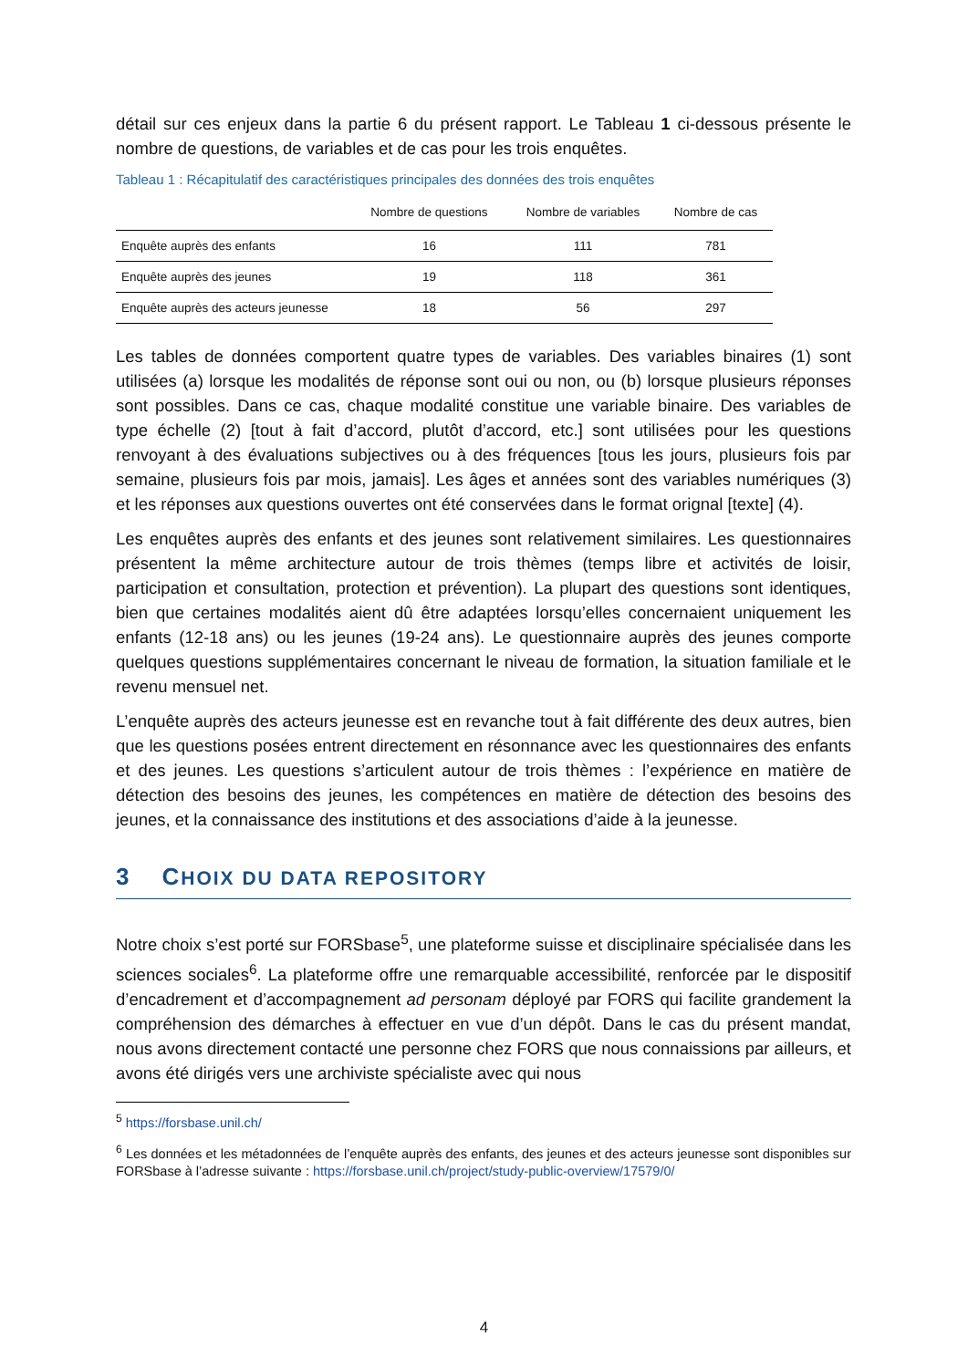détail sur ces enjeux dans la partie 6 du présent rapport. Le Tableau 1 ci-dessous présente le nombre de questions, de variables et de cas pour les trois enquêtes.
Tableau 1 : Récapitulatif des caractéristiques principales des données des trois enquêtes
| | Nombre de questions | Nombre de variables | Nombre de cas |
| --- | --- | --- | --- |
| Enquête auprès des enfants | 16 | 111 | 781 |
| Enquête auprès des jeunes | 19 | 118 | 361 |
| Enquête auprès des acteurs jeunesse | 18 | 56 | 297 |
Les tables de données comportent quatre types de variables. Des variables binaires (1) sont utilisées (a) lorsque les modalités de réponse sont oui ou non, ou (b) lorsque plusieurs réponses sont possibles. Dans ce cas, chaque modalité constitue une variable binaire. Des variables de type échelle (2) [tout à fait d’accord, plutôt d’accord, etc.] sont utilisées pour les questions renvoyant à des évaluations subjectives ou à des fréquences [tous les jours, plusieurs fois par semaine, plusieurs fois par mois, jamais]. Les âges et années sont des variables numériques (3) et les réponses aux questions ouvertes ont été conservées dans le format orignal [texte] (4).
Les enquêtes auprès des enfants et des jeunes sont relativement similaires. Les questionnaires présentent la même architecture autour de trois thèmes (temps libre et activités de loisir, participation et consultation, protection et prévention). La plupart des questions sont identiques, bien que certaines modalités aient dû être adaptées lorsqu’elles concernaient uniquement les enfants (12-18 ans) ou les jeunes (19-24 ans). Le questionnaire auprès des jeunes comporte quelques questions supplémentaires concernant le niveau de formation, la situation familiale et le revenu mensuel net.
L’enquête auprès des acteurs jeunesse est en revanche tout à fait différente des deux autres, bien que les questions posées entrent directement en résonnance avec les questionnaires des enfants et des jeunes. Les questions s’articulent autour de trois thèmes : l’expérience en matière de détection des besoins des jeunes, les compétences en matière de détection des besoins des jeunes, et la connaissance des institutions et des associations d’aide à la jeunesse.
3 CHOIX DU DATA REPOSITORY
Notre choix s’est porté sur FORSbase<sup>5</sup>, une plateforme suisse et disciplinaire spécialisée dans les sciences sociales<sup>6</sup>. La plateforme offre une remarquable accessibilité, renforcée par le dispositif d’encadrement et d’accompagnement ad personam déployé par FORS qui facilite grandement la compréhension des démarches à effectuer en vue d’un dépôt. Dans le cas du présent mandat, nous avons directement contacté une personne chez FORS que nous connaissions par ailleurs, et avons été dirigés vers une archiviste spécialiste avec qui nous
<sup>5</sup> https://forsbase.unil.ch/
<sup>6</sup> Les données et les métadonnées de l’enquête auprès des enfants, des jeunes et des acteurs jeunesse sont disponibles sur FORSbase à l’adresse suivante : https://forsbase.unil.ch/project/study-public-overview/17579/0/
4